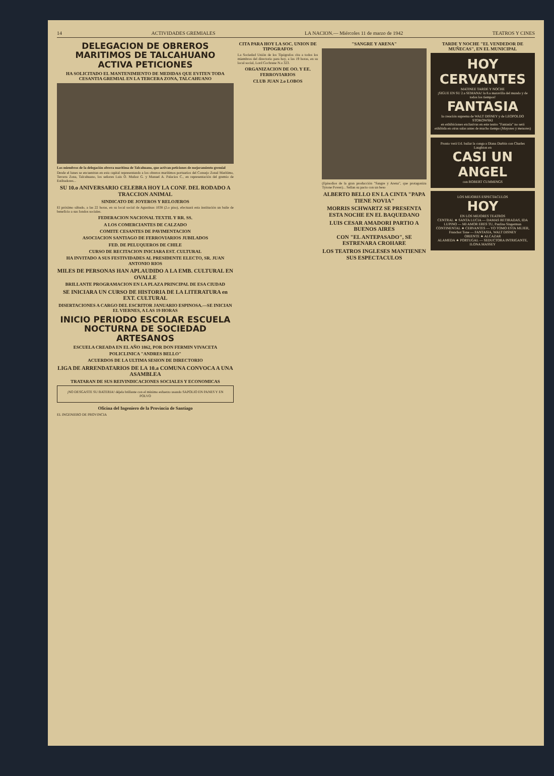14 ACTIVIDADES GREMIALES LA NACION.— Miércoles 11 de marzo de 1942 TEATROS Y CINES
DELEGACION DE OBREROS MARITIMOS DE TALCAHUANO ACTIVA PETICIONES
HA SOLICITADO EL MANTENIMIENTO DE MEDIDAS QUE EVITEN TODA CESANTIA GREMIAL EN LA TERCERA ZONA, TALCAHUANO
Los miembros de la delegación obrera marítima de Talcahuano, que activan peticiones de mejoramiento gremial
Desde el lunes se encuentran en esta capital representando a los obreros marítimos portuarios del Consejo Zonal Marítimo, Tercera Zona, Talcahuano, los señores Luis O. Muñoz G. y Manuel A. Palacios C., en representación del gremio de Estibadores...
SU 10.o ANIVERSARIO CELEBRA HOY LA CONF. DEL RODADO A TRACCION ANIMAL
SINDICATO DE JOYEROS Y RELOJEROS
El próximo sábado, a las 22 horas, en su local social de Agustinas 1038 (2.o piso), efectuará esta institución un baile de beneficio a sus fondos sociales.
FEDERACION NACIONAL TEXTIL Y RR. SS.
A LOS COMERCIANTES DE CALZADO
COMITE CESANTES DE PAVIMENTACION
ASOCIACION SANTIAGO DE FERROVIARIOS JUBILADOS
FED. DE PELUQUEROS DE CHILE
CURSO DE RECITACION INICIARA EST. CULTURAL
HA INVITADO A SUS FESTIVIDADES AL PRESIDENTE ELECTO, SR. JUAN ANTONIO RIOS
MILES DE PERSONAS HAN APLAUDIDO A LA EMB. CULTURAL EN OVALLE
BRILLANTE PROGRAMACION EN LA PLAZA PRINCIPAL DE ESA CIUDAD
SE INICIARA UN CURSO DE HISTORIA DE LA LITERATURA en EXT. CULTURAL
DISERTACIONES A CARGO DEL ESCRITOR JANUARIO ESPINOSA.—SE INICIAN EL VIERNES, A LAS 19 HORAS
INICIO PERIODO ESCOLAR ESCUELA NOCTURNA DE SOCIEDAD ARTESANOS
ESCUELA CREADA EN EL AÑO 1862, POR DON FERMIN VIVACETA
POLICLINICA "ANDRES BELLO"
ACUERDOS DE LA ULTIMA SESION DE DIRECTORIO
LIGA DE ARRENDATARIOS DE LA 10.a COMUNA CONVOCA A UNA ASAMBLEA
TRATARAN DE SUS REIVINDICACIONES SOCIALES Y ECONOMICAS
¡NO DESGASTE SU BATERIA! déjela brillante con el mínimo esfuerzo usando SAPOLIO EN PANES Y EN POLVO
Oficina del Ingeniero de la Provincia de Santiago
EL INGENIERO DE PROVINCIA
CITA PARA HOY LA SOC. UNION DE TIPOGRAFOS
La Sociedad Unión de los Tipógrafos cita a todos los miembros del directorio para hoy, a las 19 horas, en su local social, Lord Cochrane N.o 323.
ORGANIZACION DE OO. Y EE. FERROVIARIOS
CLUB JUAN 2.o LOBOS
"SANGRE Y ARENA"
(Episodios de la gran producción "Sangre y Arena", que protagoniza Tyrone Power)... Sellan su pacto con un beso
ALBERTO BELLO EN LA CINTA "PAPA TIENE NOVIA"
MORRIS SCHWARTZ SE PRESENTA ESTA NOCHE EN EL BAQUEDANO
LUIS CESAR AMADORI PARTIO A BUENOS AIRES
CON "EL ANTEPASADO", SE ESTRENARA CROHARE
LOS TEATROS INGLESES MANTIENEN SUS ESPECTACULOS
TARDE Y NOCHE "EL VENDEDOR DE MUÑECAS", EN EL MUNICIPAL
HOY CERVANTES
MATINEE TARDE Y NOCHE
¡SIGUE EN SU 2.a SEMANA! la 8.a maravilla del mundo y de todos los tiempos!
FANTASIA
la creación suprema de WALT DISNEY y de LEOPOLDO STOKOWSKI
en exhibiciones exclusivas en este teatro "Fantasía" no será exhibida en otras salas antes de mucho tiempo (Mayores y menores)
Pronto verá Ud. bailar la conga a Diana Durbin con Charles Laughton en
CASI UN ANGEL
con ROBERT CUMMINGS
LOS MEJORES ESPECTACULOS
HOY
EN LOS MEJORES TEATROS
CENTRAL ★ SANTA LUCIA — DAMAS RETIRADAS, IDA LUPINO — MI AMOR ERES TU, Paulina Singerman
CONTINENTAL ★ CERVANTES — YO TOMO ESTA MUJER, Franchot Tone — FANTASIA, WALT DISNEY
ORIENTE ★ ALCAZAR
ALAMEDA ★ PORTUGAL — SEDUCTORA INTRIGANTE, ILONA MASSEY